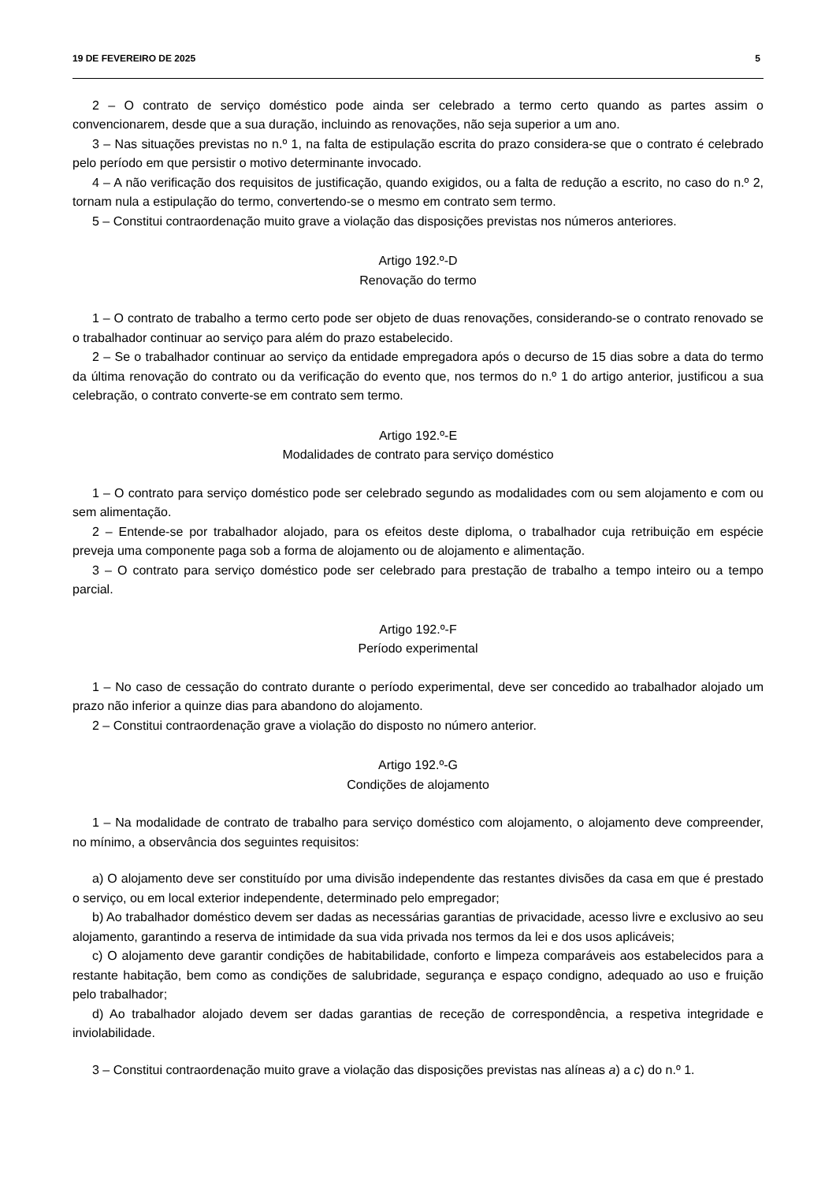19 DE FEVEREIRO DE 2025 5
2 – O contrato de serviço doméstico pode ainda ser celebrado a termo certo quando as partes assim o convencionarem, desde que a sua duração, incluindo as renovações, não seja superior a um ano.
3 – Nas situações previstas no n.º 1, na falta de estipulação escrita do prazo considera-se que o contrato é celebrado pelo período em que persistir o motivo determinante invocado.
4 – A não verificação dos requisitos de justificação, quando exigidos, ou a falta de redução a escrito, no caso do n.º 2, tornam nula a estipulação do termo, convertendo-se o mesmo em contrato sem termo.
5 – Constitui contraordenação muito grave a violação das disposições previstas nos números anteriores.
Artigo 192.º-D
Renovação do termo
1 – O contrato de trabalho a termo certo pode ser objeto de duas renovações, considerando-se o contrato renovado se o trabalhador continuar ao serviço para além do prazo estabelecido.
2 – Se o trabalhador continuar ao serviço da entidade empregadora após o decurso de 15 dias sobre a data do termo da última renovação do contrato ou da verificação do evento que, nos termos do n.º 1 do artigo anterior, justificou a sua celebração, o contrato converte-se em contrato sem termo.
Artigo 192.º-E
Modalidades de contrato para serviço doméstico
1 – O contrato para serviço doméstico pode ser celebrado segundo as modalidades com ou sem alojamento e com ou sem alimentação.
2 – Entende-se por trabalhador alojado, para os efeitos deste diploma, o trabalhador cuja retribuição em espécie preveja uma componente paga sob a forma de alojamento ou de alojamento e alimentação.
3 – O contrato para serviço doméstico pode ser celebrado para prestação de trabalho a tempo inteiro ou a tempo parcial.
Artigo 192.º-F
Período experimental
1 – No caso de cessação do contrato durante o período experimental, deve ser concedido ao trabalhador alojado um prazo não inferior a quinze dias para abandono do alojamento.
2 – Constitui contraordenação grave a violação do disposto no número anterior.
Artigo 192.º-G
Condições de alojamento
1 – Na modalidade de contrato de trabalho para serviço doméstico com alojamento, o alojamento deve compreender, no mínimo, a observância dos seguintes requisitos:
a) O alojamento deve ser constituído por uma divisão independente das restantes divisões da casa em que é prestado o serviço, ou em local exterior independente, determinado pelo empregador;
b) Ao trabalhador doméstico devem ser dadas as necessárias garantias de privacidade, acesso livre e exclusivo ao seu alojamento, garantindo a reserva de intimidade da sua vida privada nos termos da lei e dos usos aplicáveis;
c) O alojamento deve garantir condições de habitabilidade, conforto e limpeza comparáveis aos estabelecidos para a restante habitação, bem como as condições de salubridade, segurança e espaço condigno, adequado ao uso e fruição pelo trabalhador;
d) Ao trabalhador alojado devem ser dadas garantias de receção de correspondência, a respetiva integridade e inviolabilidade.
3 – Constitui contraordenação muito grave a violação das disposições previstas nas alíneas a) a c) do n.º 1.